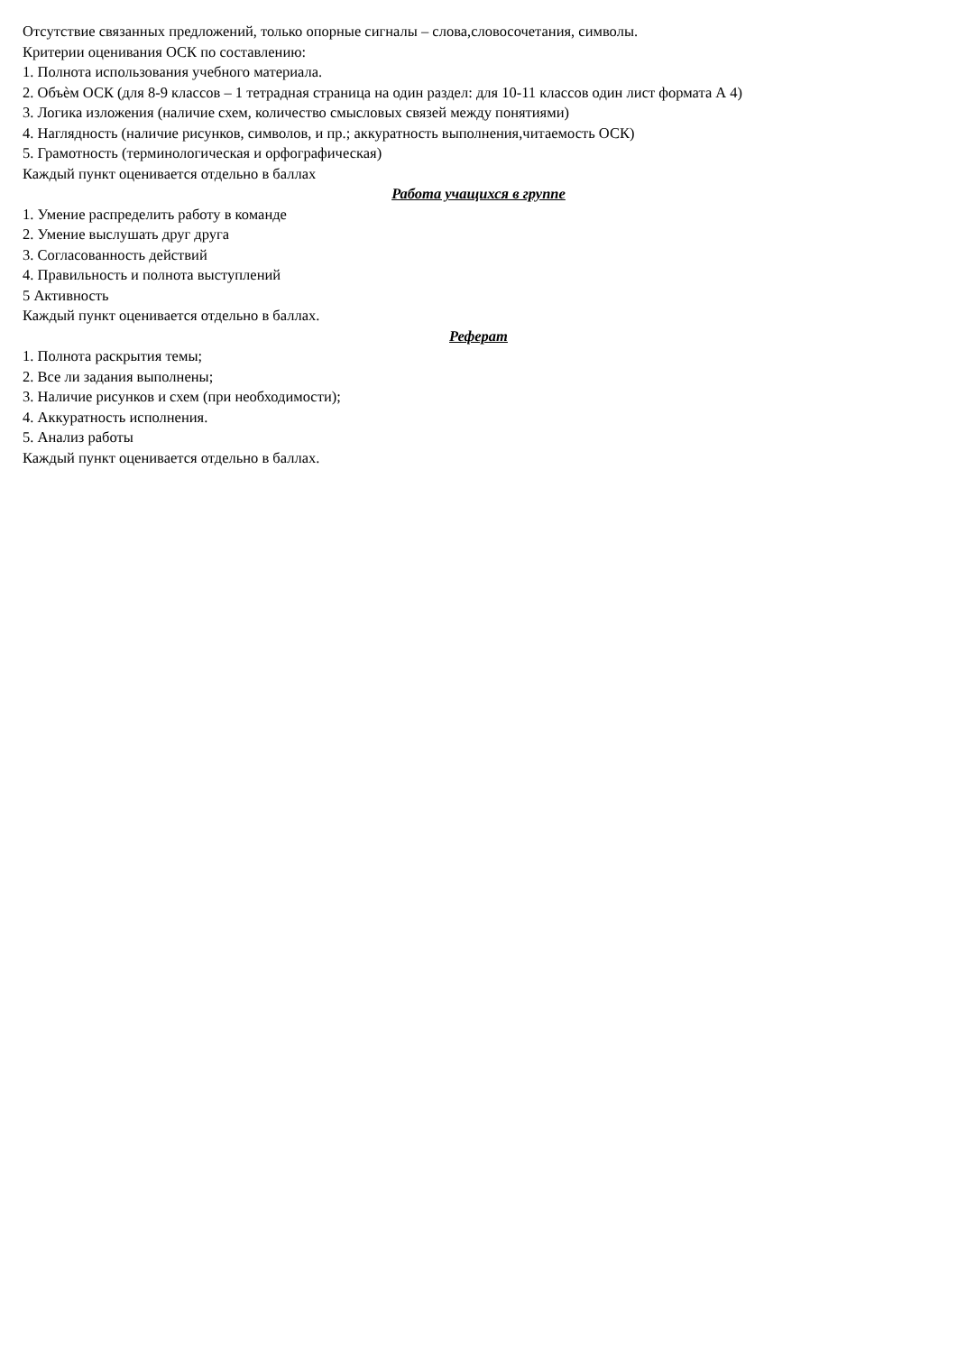Отсутствие связанных предложений, только опорные сигналы – слова,словосочетания, символы.
Критерии оценивания ОСК по составлению:
1. Полнота использования учебного материала.
2. Объѐм ОСК (для 8-9 классов – 1 тетрадная страница на один раздел: для 10-11 классов один лист формата А 4)
3. Логика изложения (наличие схем, количество смысловых связей между понятиями)
4. Наглядность (наличие рисунков, символов, и пр.; аккуратность выполнения,читаемость ОСК)
5. Грамотность (терминологическая и орфографическая)
Каждый пункт оценивается отдельно в баллах
Работа учащихся в группе
1. Умение распределить работу в команде
2. Умение выслушать друг друга
3. Согласованность действий
4. Правильность и полнота выступлений
5 Активность
Каждый пункт оценивается отдельно в баллах.
Реферат
1. Полнота раскрытия темы;
2. Все ли задания выполнены;
3. Наличие рисунков и схем (при необходимости);
4. Аккуратность исполнения.
5. Анализ работы
Каждый пункт оценивается отдельно в баллах.